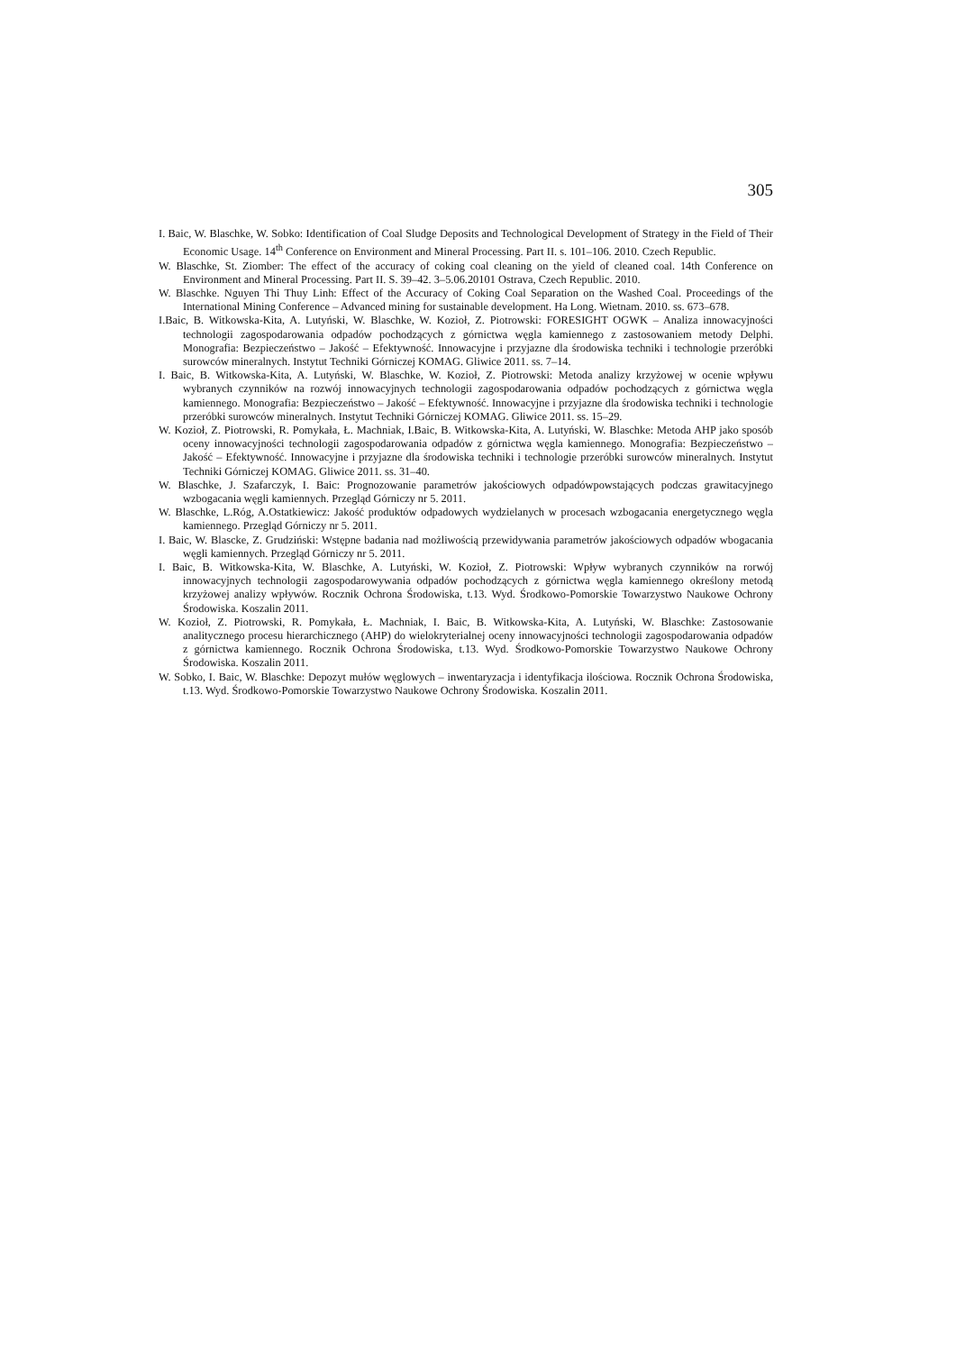305
I. Baic, W. Blaschke, W. Sobko: Identification of Coal Sludge Deposits and Technological Development of Strategy in the Field of Their Economic Usage. 14<sup>th</sup> Conference on Environment and Mineral Processing. Part II. s. 101–106. 2010. Czech Republic.
W. Blaschke, St. Ziomber: The effect of the accuracy of coking coal cleaning on the yield of cleaned coal. 14th Conference on Environment and Mineral Processing. Part II. S. 39–42. 3–5.06.20101 Ostrava, Czech Republic. 2010.
W. Blaschke. Nguyen Thi Thuy Linh: Effect of the Accuracy of Coking Coal Separation on the Washed Coal. Proceedings of the International Mining Conference – Advanced mining for sustainable development. Ha Long. Wietnam. 2010. ss. 673–678.
I.Baic, B. Witkowska-Kita, A. Lutyński, W. Blaschke, W. Kozioł, Z. Piotrowski: FORESIGHT OGWK – Analiza innowacyjności technologii zagospodarowania odpadów pochodzących z górnictwa węgla kamiennego z zastosowaniem metody Delphi. Monografia: Bezpieczeństwo – Jakość – Efektywność. Innowacyjne i przyjazne dla środowiska techniki i technologie przeróbki surowców mineralnych. Instytut Techniki Górniczej KOMAG. Gliwice 2011. ss. 7–14.
I. Baic, B. Witkowska-Kita, A. Lutyński, W. Blaschke, W. Kozioł, Z. Piotrowski: Metoda analizy krzyżowej w ocenie wpływu wybranych czynników na rozwój innowacyjnych technologii zagospodarowania odpadów pochodzących z górnictwa węgla kamiennego. Monografia: Bezpieczeństwo – Jakość – Efektywność. Innowacyjne i przyjazne dla środowiska techniki i technologie przeróbki surowców mineralnych. Instytut Techniki Górniczej KOMAG. Gliwice 2011. ss. 15–29.
W. Kozioł, Z. Piotrowski, R. Pomykała, Ł. Machniak, I.Baic, B. Witkowska-Kita, A. Lutyński, W. Blaschke: Metoda AHP jako sposób oceny innowacyjności technologii zagospodarowania odpadów z górnictwa węgla kamiennego. Monografia: Bezpieczeństwo – Jakość – Efektywność. Innowacyjne i przyjazne dla środowiska techniki i technologie przeróbki surowców mineralnych. Instytut Techniki Górniczej KOMAG. Gliwice 2011. ss. 31–40.
W. Blaschke, J. Szafarczyk, I. Baic: Prognozowanie parametrów jakościowych odpadówpowstających podczas grawitacyjnego wzbogacania węgli kamiennych. Przegląd Górniczy nr 5. 2011.
W. Blaschke, L.Róg, A.Ostatkiewicz: Jakość produktów odpadowych wydzielanych w procesach wzbogacania energetycznego węgla kamiennego. Przegląd Górniczy nr 5. 2011.
I. Baic, W. Blascke, Z. Grudziński: Wstępne badania nad możliwością przewidywania parametrów jakościowych odpadów wbogacania węgli kamiennych. Przegląd Górniczy nr 5. 2011.
I. Baic, B. Witkowska-Kita, W. Blaschke, A. Lutyński, W. Kozioł, Z. Piotrowski: Wpływ wybranych czynników na rorwój innowacyjnych technologii zagospodarowywania odpadów pochodzących z górnictwa węgla kamiennego określony metodą krzyżowej analizy wpływów. Rocznik Ochrona Środowiska, t.13. Wyd. Środkowo-Pomorskie Towarzystwo Naukowe Ochrony Środowiska. Koszalin 2011.
W. Kozioł, Z. Piotrowski, R. Pomykała, Ł. Machniak, I. Baic, B. Witkowska-Kita, A. Lutyński, W. Blaschke: Zastosowanie analitycznego procesu hierarchicznego (AHP) do wielokryterialnej oceny innowacyjności technologii zagospodarowania odpadów z górnictwa kamiennego. Rocznik Ochrona Środowiska, t.13. Wyd. Środkowo-Pomorskie Towarzystwo Naukowe Ochrony Środowiska. Koszalin 2011.
W. Sobko, I. Baic, W. Blaschke: Depozyt mułów węglowych – inwentaryzacja i identyfikacja ilościowa. Rocznik Ochrona Środowiska, t.13. Wyd. Środkowo-Pomorskie Towarzystwo Naukowe Ochrony Środowiska. Koszalin 2011.